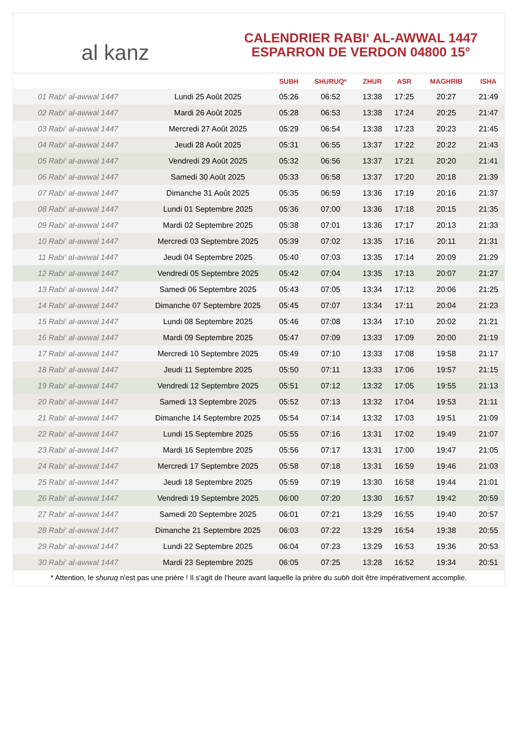al kanz
CALENDRIER RABI‘ AL-AWWAL 1447
ESPARRON DE VERDON 04800 15°
| | | SUBH | SHURUQ* | ZHUR | ASR | MAGHRIB | ISHA |
| --- | --- | --- | --- | --- | --- | --- | --- |
| 01 Rabi‘ al-awwal 1447 | Lundi 25 Août 2025 | 05:26 | 06:52 | 13:38 | 17:25 | 20:27 | 21:49 |
| 02 Rabi‘ al-awwal 1447 | Mardi 26 Août 2025 | 05:28 | 06:53 | 13:38 | 17:24 | 20:25 | 21:47 |
| 03 Rabi‘ al-awwal 1447 | Mercredi 27 Août 2025 | 05:29 | 06:54 | 13:38 | 17:23 | 20:23 | 21:45 |
| 04 Rabi‘ al-awwal 1447 | Jeudi 28 Août 2025 | 05:31 | 06:55 | 13:37 | 17:22 | 20:22 | 21:43 |
| 05 Rabi‘ al-awwal 1447 | Vendredi 29 Août 2025 | 05:32 | 06:56 | 13:37 | 17:21 | 20:20 | 21:41 |
| 06 Rabi‘ al-awwal 1447 | Samedi 30 Août 2025 | 05:33 | 06:58 | 13:37 | 17:20 | 20:18 | 21:39 |
| 07 Rabi‘ al-awwal 1447 | Dimanche 31 Août 2025 | 05:35 | 06:59 | 13:36 | 17:19 | 20:16 | 21:37 |
| 08 Rabi‘ al-awwal 1447 | Lundi 01 Septembre 2025 | 05:36 | 07:00 | 13:36 | 17:18 | 20:15 | 21:35 |
| 09 Rabi‘ al-awwal 1447 | Mardi 02 Septembre 2025 | 05:38 | 07:01 | 13:36 | 17:17 | 20:13 | 21:33 |
| 10 Rabi‘ al-awwal 1447 | Mercredi 03 Septembre 2025 | 05:39 | 07:02 | 13:35 | 17:16 | 20:11 | 21:31 |
| 11 Rabi‘ al-awwal 1447 | Jeudi 04 Septembre 2025 | 05:40 | 07:03 | 13:35 | 17:14 | 20:09 | 21:29 |
| 12 Rabi‘ al-awwal 1447 | Vendredi 05 Septembre 2025 | 05:42 | 07:04 | 13:35 | 17:13 | 20:07 | 21:27 |
| 13 Rabi‘ al-awwal 1447 | Samedi 06 Septembre 2025 | 05:43 | 07:05 | 13:34 | 17:12 | 20:06 | 21:25 |
| 14 Rabi‘ al-awwal 1447 | Dimanche 07 Septembre 2025 | 05:45 | 07:07 | 13:34 | 17:11 | 20:04 | 21:23 |
| 15 Rabi‘ al-awwal 1447 | Lundi 08 Septembre 2025 | 05:46 | 07:08 | 13:34 | 17:10 | 20:02 | 21:21 |
| 16 Rabi‘ al-awwal 1447 | Mardi 09 Septembre 2025 | 05:47 | 07:09 | 13:33 | 17:09 | 20:00 | 21:19 |
| 17 Rabi‘ al-awwal 1447 | Mercredi 10 Septembre 2025 | 05:49 | 07:10 | 13:33 | 17:08 | 19:58 | 21:17 |
| 18 Rabi‘ al-awwal 1447 | Jeudi 11 Septembre 2025 | 05:50 | 07:11 | 13:33 | 17:06 | 19:57 | 21:15 |
| 19 Rabi‘ al-awwal 1447 | Vendredi 12 Septembre 2025 | 05:51 | 07:12 | 13:32 | 17:05 | 19:55 | 21:13 |
| 20 Rabi‘ al-awwal 1447 | Samedi 13 Septembre 2025 | 05:52 | 07:13 | 13:32 | 17:04 | 19:53 | 21:11 |
| 21 Rabi‘ al-awwal 1447 | Dimanche 14 Septembre 2025 | 05:54 | 07:14 | 13:32 | 17:03 | 19:51 | 21:09 |
| 22 Rabi‘ al-awwal 1447 | Lundi 15 Septembre 2025 | 05:55 | 07:16 | 13:31 | 17:02 | 19:49 | 21:07 |
| 23 Rabi‘ al-awwal 1447 | Mardi 16 Septembre 2025 | 05:56 | 07:17 | 13:31 | 17:00 | 19:47 | 21:05 |
| 24 Rabi‘ al-awwal 1447 | Mercredi 17 Septembre 2025 | 05:58 | 07:18 | 13:31 | 16:59 | 19:46 | 21:03 |
| 25 Rabi‘ al-awwal 1447 | Jeudi 18 Septembre 2025 | 05:59 | 07:19 | 13:30 | 16:58 | 19:44 | 21:01 |
| 26 Rabi‘ al-awwal 1447 | Vendredi 19 Septembre 2025 | 06:00 | 07:20 | 13:30 | 16:57 | 19:42 | 20:59 |
| 27 Rabi‘ al-awwal 1447 | Samedi 20 Septembre 2025 | 06:01 | 07:21 | 13:29 | 16:55 | 19:40 | 20:57 |
| 28 Rabi‘ al-awwal 1447 | Dimanche 21 Septembre 2025 | 06:03 | 07:22 | 13:29 | 16:54 | 19:38 | 20:55 |
| 29 Rabi‘ al-awwal 1447 | Lundi 22 Septembre 2025 | 06:04 | 07:23 | 13:29 | 16:53 | 19:36 | 20:53 |
| 30 Rabi‘ al-awwal 1447 | Mardi 23 Septembre 2025 | 06:05 | 07:25 | 13:28 | 16:52 | 19:34 | 20:51 |
* Attention, le shuruq n'est pas une prière ! Il s'agit de l'heure avant laquelle la prière du subh doit être impérativement accomplie.